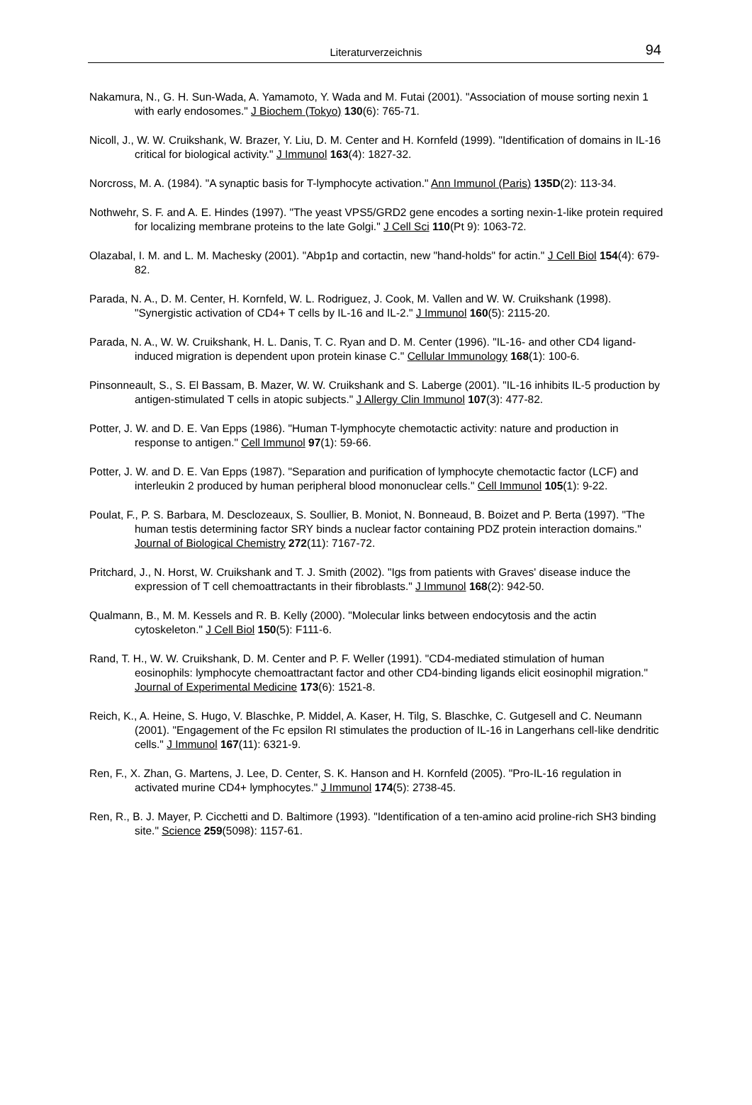Literaturverzeichnis 94
Nakamura, N., G. H. Sun-Wada, A. Yamamoto, Y. Wada and M. Futai (2001). "Association of mouse sorting nexin 1 with early endosomes." J Biochem (Tokyo) 130(6): 765-71.
Nicoll, J., W. W. Cruikshank, W. Brazer, Y. Liu, D. M. Center and H. Kornfeld (1999). "Identification of domains in IL-16 critical for biological activity." J Immunol 163(4): 1827-32.
Norcross, M. A. (1984). "A synaptic basis for T-lymphocyte activation." Ann Immunol (Paris) 135D(2): 113-34.
Nothwehr, S. F. and A. E. Hindes (1997). "The yeast VPS5/GRD2 gene encodes a sorting nexin-1-like protein required for localizing membrane proteins to the late Golgi." J Cell Sci 110(Pt 9): 1063-72.
Olazabal, I. M. and L. M. Machesky (2001). "Abp1p and cortactin, new "hand-holds" for actin." J Cell Biol 154(4): 679-82.
Parada, N. A., D. M. Center, H. Kornfeld, W. L. Rodriguez, J. Cook, M. Vallen and W. W. Cruikshank (1998). "Synergistic activation of CD4+ T cells by IL-16 and IL-2." J Immunol 160(5): 2115-20.
Parada, N. A., W. W. Cruikshank, H. L. Danis, T. C. Ryan and D. M. Center (1996). "IL-16- and other CD4 ligand-induced migration is dependent upon protein kinase C." Cellular Immunology 168(1): 100-6.
Pinsonneault, S., S. El Bassam, B. Mazer, W. W. Cruikshank and S. Laberge (2001). "IL-16 inhibits IL-5 production by antigen-stimulated T cells in atopic subjects." J Allergy Clin Immunol 107(3): 477-82.
Potter, J. W. and D. E. Van Epps (1986). "Human T-lymphocyte chemotactic activity: nature and production in response to antigen." Cell Immunol 97(1): 59-66.
Potter, J. W. and D. E. Van Epps (1987). "Separation and purification of lymphocyte chemotactic factor (LCF) and interleukin 2 produced by human peripheral blood mononuclear cells." Cell Immunol 105(1): 9-22.
Poulat, F., P. S. Barbara, M. Desclozeaux, S. Soullier, B. Moniot, N. Bonneaud, B. Boizet and P. Berta (1997). "The human testis determining factor SRY binds a nuclear factor containing PDZ protein interaction domains." Journal of Biological Chemistry 272(11): 7167-72.
Pritchard, J., N. Horst, W. Cruikshank and T. J. Smith (2002). "Igs from patients with Graves' disease induce the expression of T cell chemoattractants in their fibroblasts." J Immunol 168(2): 942-50.
Qualmann, B., M. M. Kessels and R. B. Kelly (2000). "Molecular links between endocytosis and the actin cytoskeleton." J Cell Biol 150(5): F111-6.
Rand, T. H., W. W. Cruikshank, D. M. Center and P. F. Weller (1991). "CD4-mediated stimulation of human eosinophils: lymphocyte chemoattractant factor and other CD4-binding ligands elicit eosinophil migration." Journal of Experimental Medicine 173(6): 1521-8.
Reich, K., A. Heine, S. Hugo, V. Blaschke, P. Middel, A. Kaser, H. Tilg, S. Blaschke, C. Gutgesell and C. Neumann (2001). "Engagement of the Fc epsilon RI stimulates the production of IL-16 in Langerhans cell-like dendritic cells." J Immunol 167(11): 6321-9.
Ren, F., X. Zhan, G. Martens, J. Lee, D. Center, S. K. Hanson and H. Kornfeld (2005). "Pro-IL-16 regulation in activated murine CD4+ lymphocytes." J Immunol 174(5): 2738-45.
Ren, R., B. J. Mayer, P. Cicchetti and D. Baltimore (1993). "Identification of a ten-amino acid proline-rich SH3 binding site." Science 259(5098): 1157-61.